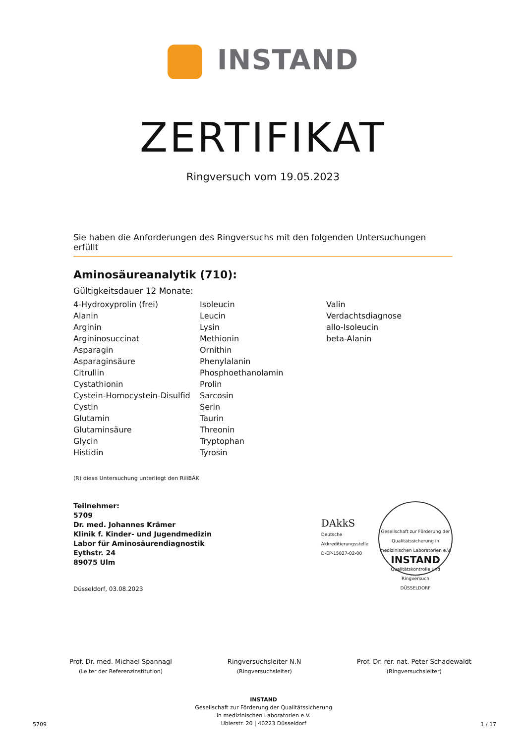INSTAND
ZERTIFIKAT
Ringversuch vom 19.05.2023
Sie haben die Anforderungen des Ringversuchs mit den folgenden Untersuchungen erfüllt
Aminosäureanalytik (710):
Gültigkeitsdauer 12 Monate:
4-Hydroxyprolin (frei)
Alanin
Arginin
Argininosuccinat
Asparagin
Asparaginsäure
Citrullin
Cystathionin
Cystein-Homocystein-Disulfid
Cystin
Glutamin
Glutaminsäure
Glycin
Histidin
Isoleucin
Leucin
Lysin
Methionin
Ornithin
Phenylalanin
Phosphoethanolamin
Prolin
Sarcosin
Serin
Taurin
Threonin
Tryptophan
Tyrosin
Valin
Verdachtsdiagnose
allo-Isoleucin
beta-Alanin
(R) diese Untersuchung unterliegt den RiliBÄK
Teilnehmer:
5709
Dr. med. Johannes Krämer
Klinik f. Kinder- und Jugendmedizin
Labor für Aminosäurendiagnostik
Eythstr. 24
89075 Ulm
DAkkS
Deutsche
Akkreditierungsstelle
D-EP-15027-02-00
Gesellschaft zur Förderung der Qualitätssicherung in medizinischen Laboratorien e.V.
INSTAND
Qualitätskontrolle und Ringversuch
DÜSSELDORF
Düsseldorf, 03.08.2023
Prof. Dr. med. Michael Spannagl
(Leiter der Referenzinstitution)
Ringversuchsleiter N.N
(Ringversuchsleiter)
Prof. Dr. rer. nat. Peter Schadewaldt
(Ringversuchsleiter)
5709
INSTAND
Gesellschaft zur Förderung der Qualitätssicherung
in medizinischen Laboratorien e.V.
Ubierstr. 20 | 40223 Düsseldorf
1 / 17